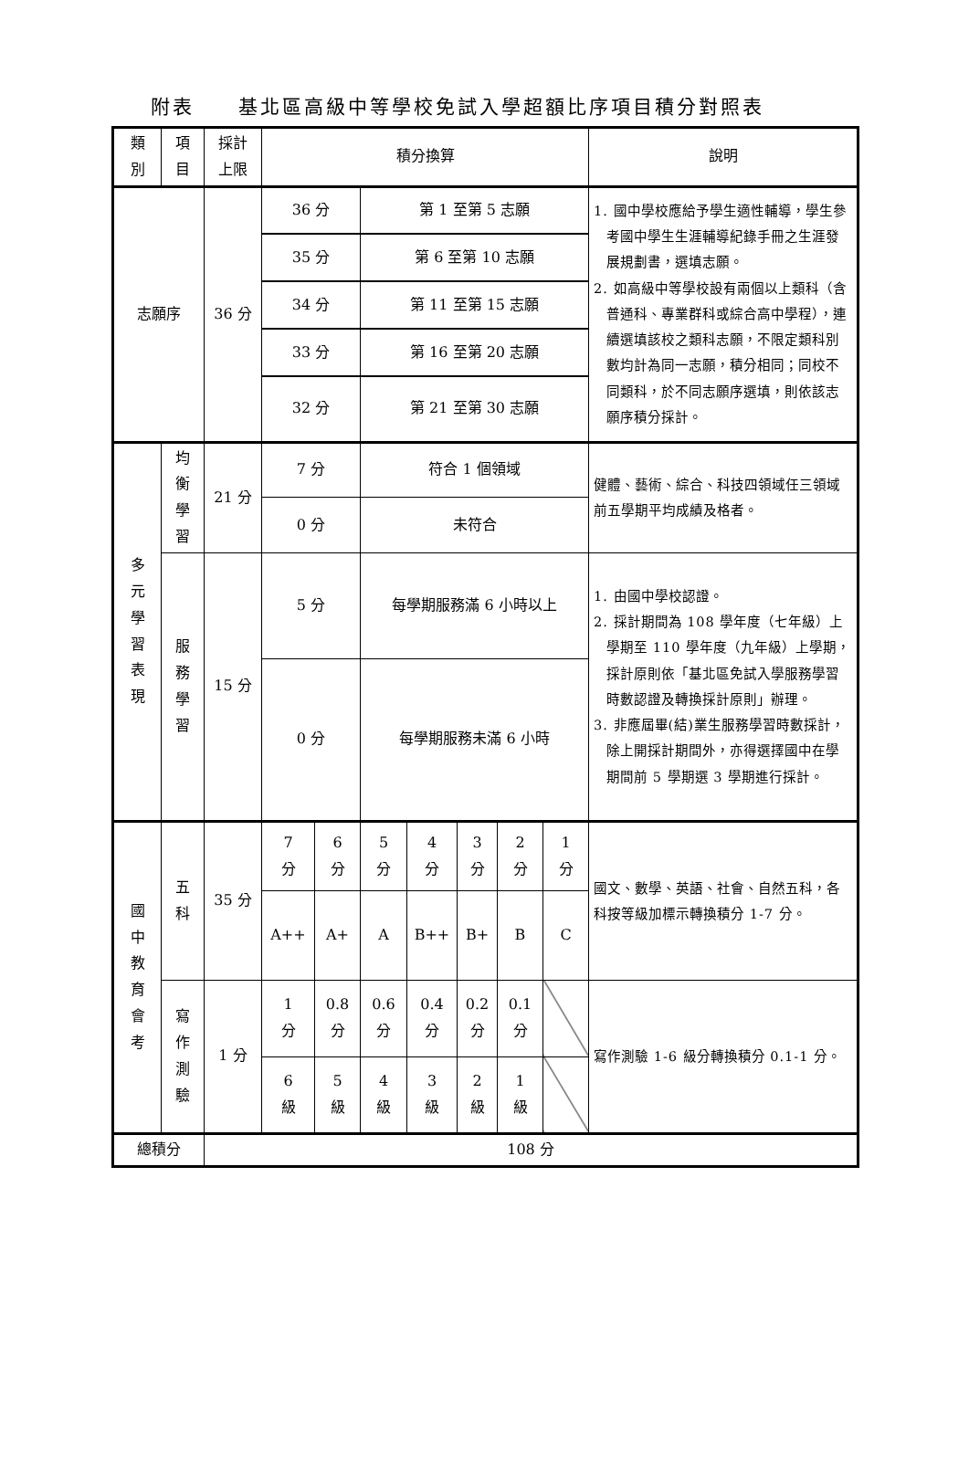附表　　基北區高級中等學校免試入學超額比序項目積分對照表
| 類 別 | 項 目 | 採計 上限 | 積分換算 | | | | | | | 說明 |
| 志願序 | | 36 分 | 36 分 | | 第 1 至第 5 志願 | | | | | 1. 國中學校應給予學生適性輔導，學生參考國中學生生涯輔導紀錄手冊之生涯發展規劃書，選填志願。 2. 如高級中等學校設有兩個以上類科（含普通科、專業群科或綜合高中學程），連續選填該校之類科志願，不限定類科別數均計為同一志願，積分相同；同校不同類科，於不同志願序選填，則依該志願序積分採計。 |
| | | | 35 分 | | 第 6 至第 10 志願 | | | | | |
| | | | 34 分 | | 第 11 至第 15 志願 | | | | | |
| | | | 33 分 | | 第 16 至第 20 志願 | | | | | |
| | | | 32 分 | | 第 21 至第 30 志願 | | | | | |
| 多 元 學 習 表 現 | 均 衡 學 習 | 21 分 | 7 分 | | 符合 1 個領域 | | | | | 健體、藝術、綜合、科技四領域任三領域前五學期平均成績及格者。 |
| | | | 0 分 | | 未符合 | | | | | |
| | 服 務 學 習 | 15 分 | 5 分 | | 每學期服務滿 6 小時以上 | | | | | 1. 由國中學校認證。 2. 採計期間為 108 學年度（七年級）上學期至 110 學年度（九年級）上學期，採計原則依「基北區免試入學服務學習時數認證及轉換採計原則」辦理。 3. 非應屆畢(結)業生服務學習時數採計，除上開採計期間外，亦得選擇國中在學期間前 5 學期選 3 學期進行採計。 |
| | | | 0 分 | | 每學期服務未滿 6 小時 | | | | | |
| 國 中 教 育 會 考 | 五 科 | 35 分 | 7 分 | 6 分 | 5 分 | 4 分 | 3 分 | 2 分 | 1 分 | 國文、數學、英語、社會、自然五科，各科按等級加標示轉換積分 1-7 分。 |
| | | | A++ | A+ | A | B++ | B+ | B | C | |
| | 寫 作 測 驗 | 1 分 | 1 分 | 0.8 分 | 0.6 分 | 0.4 分 | 0.2 分 | 0.1 分 | | 寫作測驗 1-6 級分轉換積分 0.1-1 分。 |
| | | | 6 級 | 5 級 | 4 級 | 3 級 | 2 級 | 1 級 | | |
| 總積分 | | 108 分 | | | | | | | | |